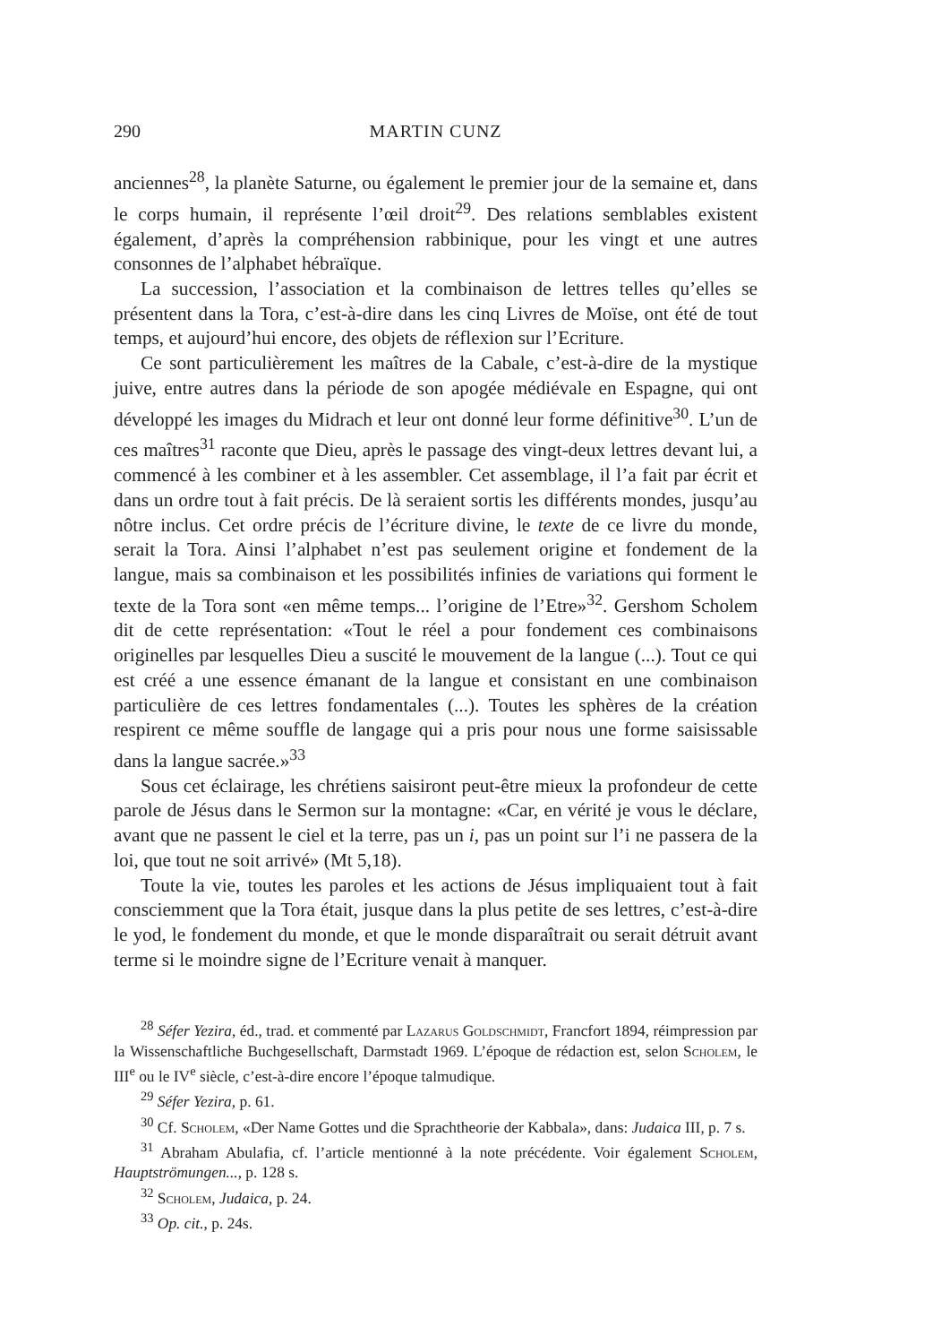290 MARTIN CUNZ
anciennes<sup>28</sup>, la planète Saturne, ou également le premier jour de la semaine et, dans le corps humain, il représente l’œil droit<sup>29</sup>. Des relations semblables existent également, d’après la compréhension rabbinique, pour les vingt et une autres consonnes de l’alphabet hébraïque.
La succession, l’association et la combinaison de lettres telles qu’elles se présentent dans la Tora, c’est-à-dire dans les cinq Livres de Moïse, ont été de tout temps, et aujourd’hui encore, des objets de réflexion sur l’Ecriture.
Ce sont particulièrement les maîtres de la Cabale, c’est-à-dire de la mystique juive, entre autres dans la période de son apogée médiévale en Espagne, qui ont développé les images du Midrach et leur ont donné leur forme définitive<sup>30</sup>. L’un de ces maîtres<sup>31</sup> raconte que Dieu, après le passage des vingt-deux lettres devant lui, a commencé à les combiner et à les assembler. Cet assemblage, il l’a fait par écrit et dans un ordre tout à fait précis. De là seraient sortis les différents mondes, jusqu’au nôtre inclus. Cet ordre précis de l’écriture divine, le texte de ce livre du monde, serait la Tora. Ainsi l’alphabet n’est pas seulement origine et fondement de la langue, mais sa combinaison et les possibilités infinies de variations qui forment le texte de la Tora sont «en même temps... l’origine de l’Etre»<sup>32</sup>. Gershom Scholem dit de cette représentation: «Tout le réel a pour fondement ces combinaisons originelles par lesquelles Dieu a suscité le mouvement de la langue (...). Tout ce qui est créé a une essence émanant de la langue et consistant en une combinaison particulière de ces lettres fondamentales (...). Toutes les sphères de la création respirent ce même souffle de langage qui a pris pour nous une forme saisissable dans la langue sacrée.»<sup>33</sup>
Sous cet éclairage, les chrétiens saisiront peut-être mieux la profondeur de cette parole de Jésus dans le Sermon sur la montagne: «Car, en vérité je vous le déclare, avant que ne passent le ciel et la terre, pas un i, pas un point sur l’i ne passera de la loi, que tout ne soit arrivé» (Mt 5,18).
Toute la vie, toutes les paroles et les actions de Jésus impliquaient tout à fait consciemment que la Tora était, jusque dans la plus petite de ses lettres, c’est-à-dire le yod, le fondement du monde, et que le monde disparaîtrait ou serait détruit avant terme si le moindre signe de l’Ecriture venait à manquer.
<sup>28</sup> Séfer Yezira, éd., trad. et commenté par Lazarus Goldschmidt, Francfort 1894, réimpression par la Wissenschaftliche Buchgesellschaft, Darmstadt 1969. L’époque de rédaction est, selon Scholem, le III<sup>e</sup> ou le IV<sup>e</sup> siècle, c’est-à-dire encore l’époque talmudique.
<sup>29</sup> Séfer Yezira, p. 61.
<sup>30</sup> Cf. Scholem, «Der Name Gottes und die Sprachtheorie der Kabbala», dans: Judaica III, p. 7 s.
<sup>31</sup> Abraham Abulafia, cf. l’article mentionné à la note précédente. Voir également Scholem, Hauptströmungen..., p. 128 s.
<sup>32</sup> Scholem, Judaica, p. 24.
<sup>33</sup> Op. cit., p. 24s.